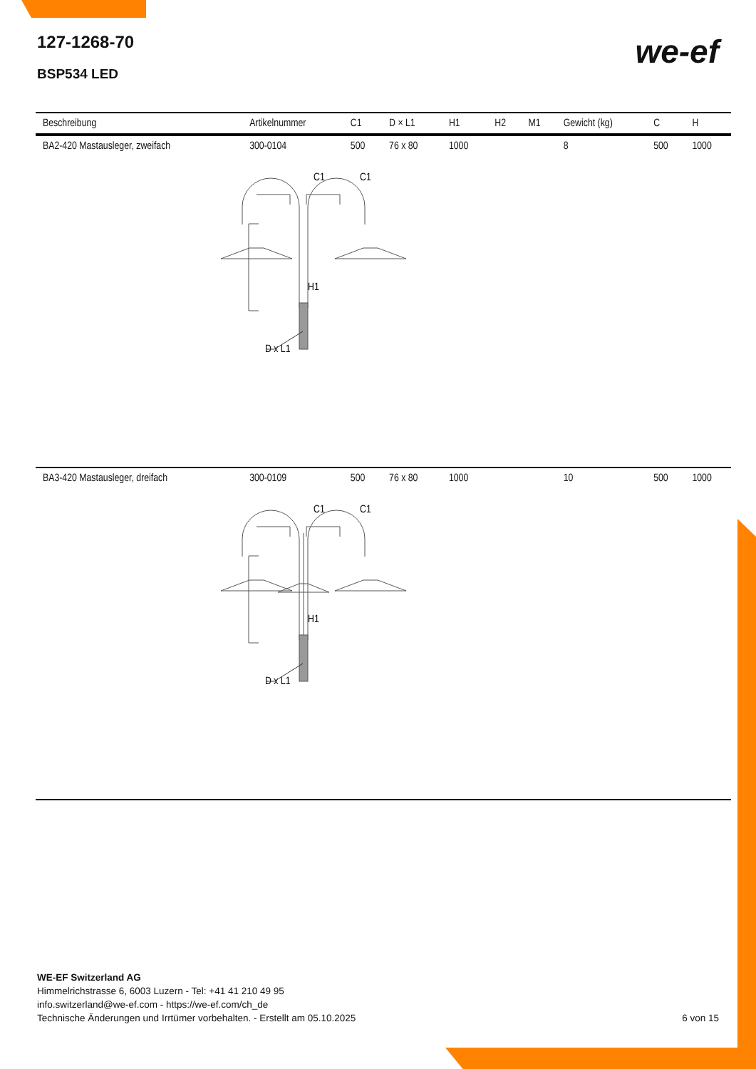127-1268-70
BSP534 LED
we-ef
| Beschreibung | Artikelnummer | C1 | D × L1 | H1 | H2 | M1 | Gewicht (kg) | C | H |
| --- | --- | --- | --- | --- | --- | --- | --- | --- | --- |
| BA2-420 Mastausleger, zweifach | 300-0104 | 500 | 76 x 80 | 1000 | | | 8 | 500 | 1000 |
| H1 C1 C1 D x L1 | | | | | | | | | |
| BA3-420 Mastausleger, dreifach | 300-0109 | 500 | 76 x 80 | 1000 | | | 10 | 500 | 1000 |
| H1 C1 C1 D x L1 | | | | | | | | | |
WE-EF Switzerland AG
Himmelrichstrasse 6, 6003 Luzern - Tel: +41 41 210 49 95
info.switzerland@we-ef.com - https://we-ef.com/ch_de
Technische Änderungen und Irrtümer vorbehalten. - Erstellt am 05.10.2025 6 von 15